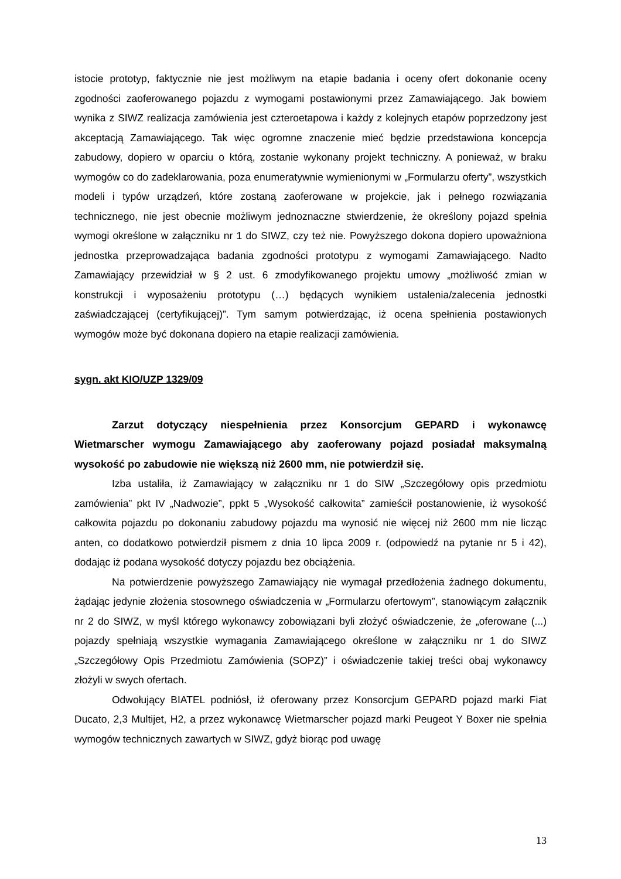istocie prototyp, faktycznie nie jest możliwym na etapie badania i oceny ofert dokonanie oceny zgodności zaoferowanego pojazdu z wymogami postawionymi przez Zamawiającego. Jak bowiem wynika z SIWZ realizacja zamówienia jest czteroetapowa i każdy z kolejnych etapów poprzedzony jest akceptacją Zamawiającego. Tak więc ogromne znaczenie mieć będzie przedstawiona koncepcja zabudowy, dopiero w oparciu o którą, zostanie wykonany projekt techniczny. A ponieważ, w braku wymogów co do zadeklarowania, poza enumeratywnie wymienionymi w „Formularzu oferty”, wszystkich modeli i typów urządzeń, które zostaną zaoferowane w projekcie, jak i pełnego rozwiązania technicznego, nie jest obecnie możliwym jednoznaczne stwierdzenie, że określony pojazd spełnia wymogi określone w załączniku nr 1 do SIWZ, czy też nie. Powyższego dokona dopiero upoważniona jednostka przeprowadzająca badania zgodności prototypu z wymogami Zamawiającego. Nadto Zamawiający przewidział w § 2 ust. 6 zmodyfikowanego projektu umowy „możliwość zmian w konstrukcji i wyposażeniu prototypu (…) będących wynikiem ustalenia/zalecenia jednostki zaświadczającej (certyfikującej)”. Tym samym potwierdzając, iż ocena spełnienia postawionych wymogów może być dokonana dopiero na etapie realizacji zamówienia.
sygn. akt KIO/UZP 1329/09
Zarzut dotyczący niespełnienia przez Konsorcjum GEPARD i wykonawcę Wietmarscher wymogu Zamawiającego aby zaoferowany pojazd posiadał maksymalną wysokość po zabudowie nie większą niż 2600 mm, nie potwierdził się.
Izba ustaliła, iż Zamawiający w załączniku nr 1 do SIW „Szczegółowy opis przedmiotu zamówienia” pkt IV „Nadwozie”, ppkt 5 „Wysokość całkowita” zamieścił postanowienie, iż wysokość całkowita pojazdu po dokonaniu zabudowy pojazdu ma wynosić nie więcej niż 2600 mm nie licząc anten, co dodatkowo potwierdził pismem z dnia 10 lipca 2009 r. (odpowiedź na pytanie nr 5 i 42), dodając iż podana wysokość dotyczy pojazdu bez obciążenia.
Na potwierdzenie powyższego Zamawiający nie wymagał przedłożenia żadnego dokumentu, żądając jedynie złożenia stosownego oświadczenia w „Formularzu ofertowym”, stanowiącym załącznik nr 2 do SIWZ, w myśl którego wykonawcy zobowiązani byli złożyć oświadczenie, że „oferowane (...) pojazdy spełniają wszystkie wymagania Zamawiającego określone w załączniku nr 1 do SIWZ „Szczegółowy Opis Przedmiotu Zamówienia (SOPZ)” i oświadczenie takiej treści obaj wykonawcy złożyli w swych ofertach.
Odwołujący BIATEL podniósł, iż oferowany przez Konsorcjum GEPARD pojazd marki Fiat Ducato, 2,3 Multijet, H2, a przez wykonawcę Wietmarscher pojazd marki Peugeot Y Boxer nie spełnia wymogów technicznych zawartych w SIWZ, gdyż biorąc pod uwagę
13